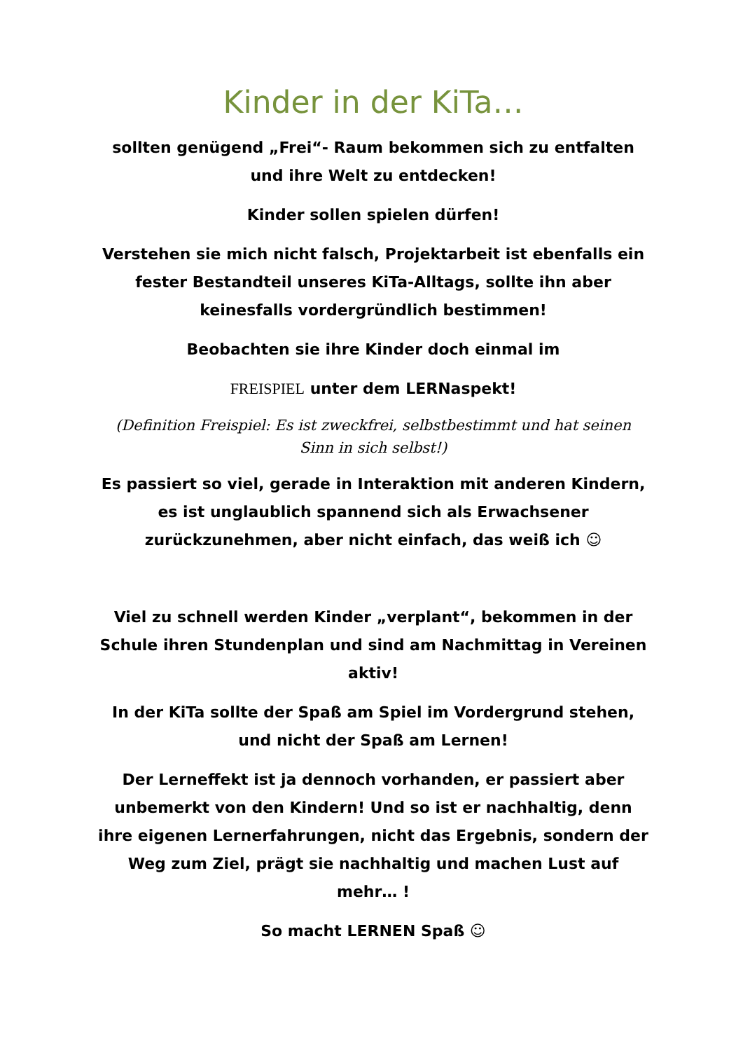Kinder in der KiTa…
sollten genügend „Frei“- Raum bekommen sich zu entfalten und ihre Welt zu entdecken!
Kinder sollen spielen dürfen!
Verstehen sie mich nicht falsch, Projektarbeit ist ebenfalls ein fester Bestandteil unseres KiTa-Alltags, sollte ihn aber keinesfalls vordergründlich bestimmen!
Beobachten sie ihre Kinder doch einmal im
FREISPIEL unter dem LERNaspekt!
(Definition Freispiel: Es ist zweckfrei, selbstbestimmt und hat seinen Sinn in sich selbst!)
Es passiert so viel, gerade in Interaktion mit anderen Kindern, es ist unglaublich spannend sich als Erwachsener zurückzunehmen, aber nicht einfach, das weiß ich ☺
Viel zu schnell werden Kinder „verplant“, bekommen in der Schule ihren Stundenplan und sind am Nachmittag in Vereinen aktiv!
In der KiTa sollte der Spaß am Spiel im Vordergrund stehen, und nicht der Spaß am Lernen!
Der Lerneffekt ist ja dennoch vorhanden, er passiert aber unbemerkt von den Kindern! Und so ist er nachhaltig, denn ihre eigenen Lernerfahrungen, nicht das Ergebnis, sondern der Weg zum Ziel, prägt sie nachhaltig und machen Lust auf mehr… !
So macht LERNEN Spaß ☺